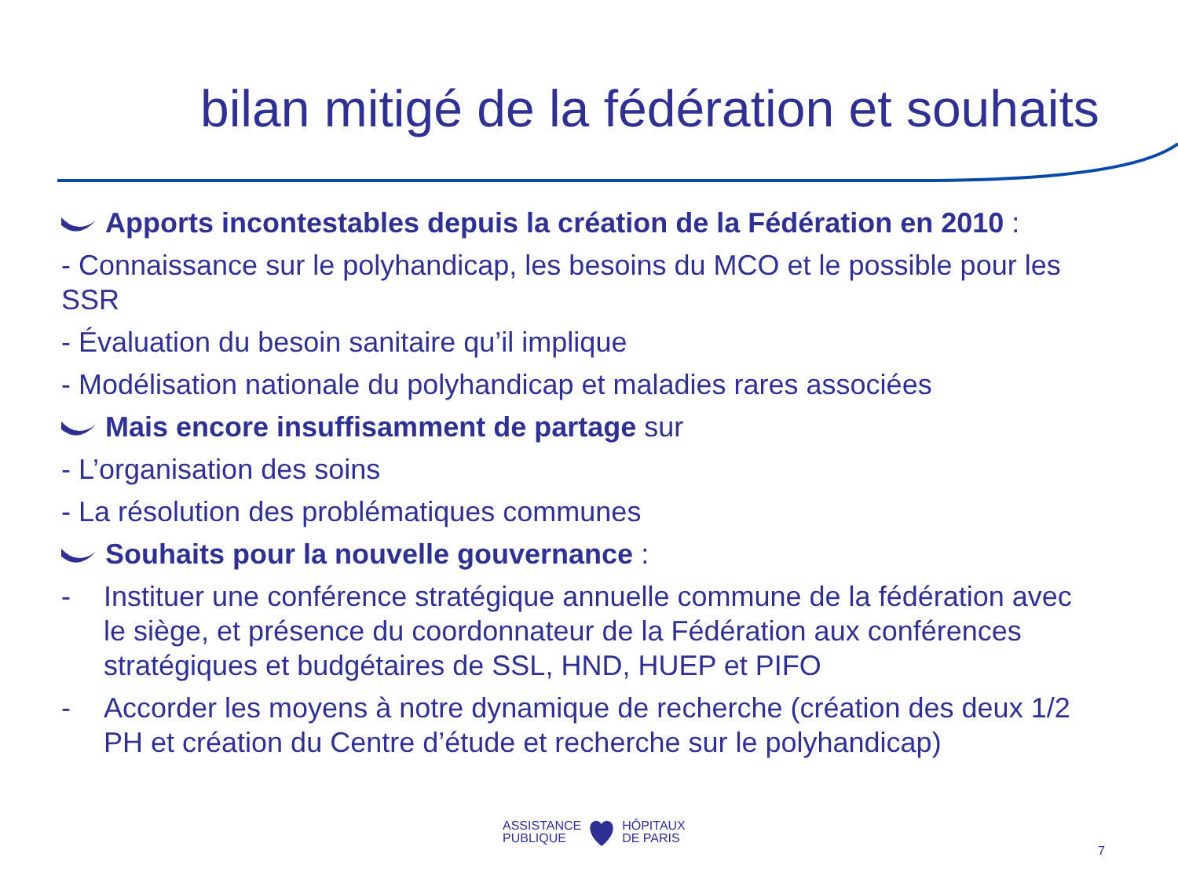bilan mitigé de la fédération et souhaits
Apports incontestables depuis la création de la Fédération en 2010 :
- Connaissance sur le polyhandicap, les besoins du MCO et le possible pour les SSR
- Évaluation du besoin sanitaire qu’il implique
- Modélisation nationale du polyhandicap et maladies rares associées
Mais encore insuffisamment de partage sur
- L’organisation des soins
- La résolution des problématiques communes
Souhaits pour la nouvelle gouvernance :
- Instituer une conférence stratégique annuelle commune de la fédération avec le siège, et présence du coordonnateur de la Fédération aux conférences stratégiques et budgétaires de SSL, HND, HUEP et PIFO
- Accorder les moyens à notre dynamique de recherche (création des deux 1/2 PH et création du Centre d’étude et recherche sur le polyhandicap)
ASSISTANCE
PUBLIQUE
HÔPITAUX
DE PARIS
7